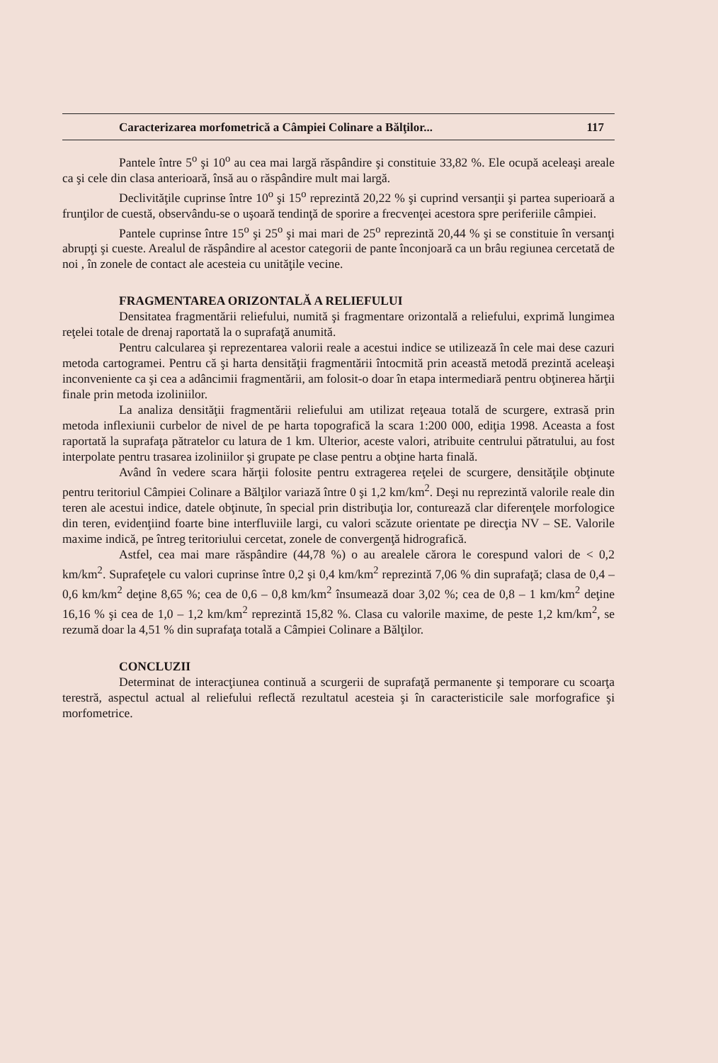Caracterizarea morfometrică a Câmpiei Colinare a Bălţilor... 117
Pantele între 5<sup>o</sup> şi 10<sup>o</sup> au cea mai largă răspândire şi constituie 33,82 %. Ele ocupă aceleaşi areale ca şi cele din clasa anterioară, însă au o răspândire mult mai largă.
Declivităţile cuprinse între 10<sup>o</sup> şi 15<sup>o</sup> reprezintă 20,22 % şi cuprind versanţii şi partea superioară a frunţilor de cuestă, observându-se o uşoară tendinţă de sporire a frecvenţei acestora spre periferiile câmpiei.
Pantele cuprinse între 15<sup>o</sup> şi 25<sup>o</sup> şi mai mari de 25<sup>o</sup> reprezintă 20,44 % şi se constituie în versanţi abrupţi şi cueste. Arealul de răspândire al acestor categorii de pante înconjoară ca un brâu regiunea cercetată de noi , în zonele de contact ale acesteia cu unităţile vecine.
FRAGMENTAREA ORIZONTALĂ A RELIEFULUI
Densitatea fragmentării reliefului, numită şi fragmentare orizontală a reliefului, exprimă lungimea reţelei totale de drenaj raportată la o suprafaţă anumită.
Pentru calcularea şi reprezentarea valorii reale a acestui indice se utilizează în cele mai dese cazuri metoda cartogramei. Pentru că şi harta densităţii fragmentării întocmită prin această metodă prezintă aceleaşi inconveniente ca şi cea a adâncimii fragmentării, am folosit-o doar în etapa intermediară pentru obţinerea hărţii finale prin metoda izoliniilor.
La analiza densităţii fragmentării reliefului am utilizat reţeaua totală de scurgere, extrasă prin metoda inflexiunii curbelor de nivel de pe harta topografică la scara 1:200 000, ediţia 1998. Aceasta a fost raportată la suprafaţa pătratelor cu latura de 1 km. Ulterior, aceste valori, atribuite centrului pătratului, au fost interpolate pentru trasarea izoliniilor şi grupate pe clase pentru a obţine harta finală.
Având în vedere scara hărţii folosite pentru extragerea reţelei de scurgere, densităţile obţinute pentru teritoriul Câmpiei Colinare a Bălţilor variază între 0 şi 1,2 km/km<sup>2</sup>. Deşi nu reprezintă valorile reale din teren ale acestui indice, datele obţinute, în special prin distribuţia lor, conturează clar diferenţele morfologice din teren, evidenţiind foarte bine interfluviile largi, cu valori scăzute orientate pe direcţia NV – SE. Valorile maxime indică, pe întreg teritoriului cercetat, zonele de convergenţă hidrografică.
Astfel, cea mai mare răspândire (44,78 %) o au arealele cărora le corespund valori de < 0,2 km/km<sup>2</sup>. Suprafeţele cu valori cuprinse între 0,2 şi 0,4 km/km<sup>2</sup> reprezintă 7,06 % din suprafaţă; clasa de 0,4 – 0,6 km/km<sup>2</sup> deţine 8,65 %; cea de 0,6 – 0,8 km/km<sup>2</sup> însumează doar 3,02 %; cea de 0,8 – 1 km/km<sup>2</sup> deţine 16,16 % şi cea de 1,0 – 1,2 km/km<sup>2</sup> reprezintă 15,82 %. Clasa cu valorile maxime, de peste 1,2 km/km<sup>2</sup>, se rezumă doar la 4,51 % din suprafaţa totală a Câmpiei Colinare a Bălţilor.
CONCLUZII
Determinat de interacţiunea continuă a scurgerii de suprafaţă permanente şi temporare cu scoarţa terestră, aspectul actual al reliefului reflectă rezultatul acesteia şi în caracteristicile sale morfografice şi morfometrice.